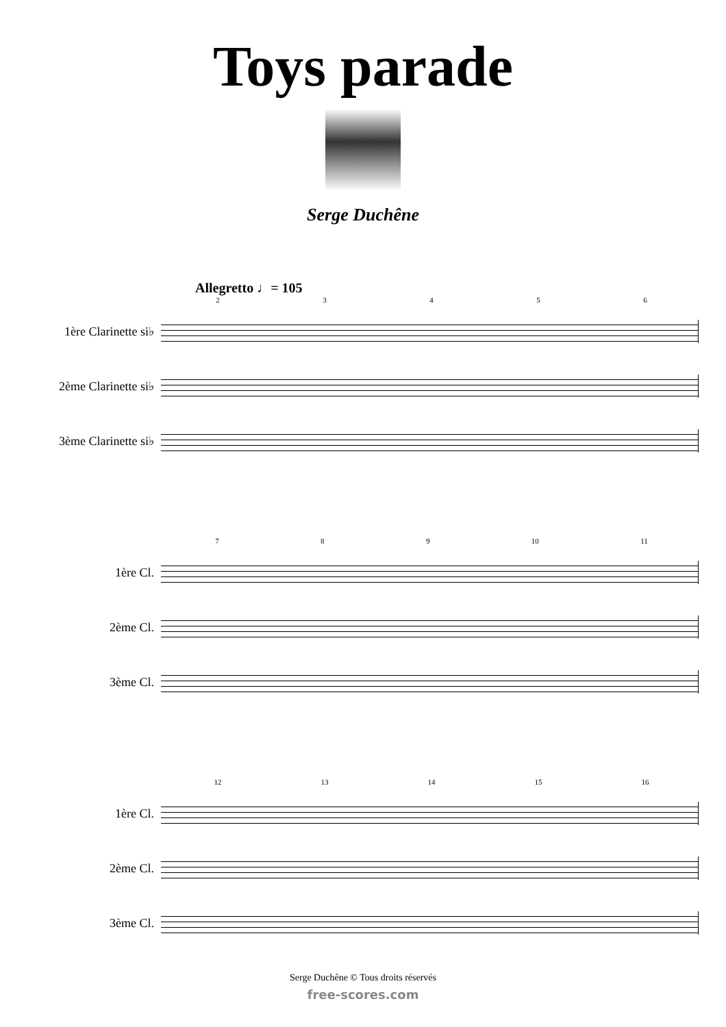Toys parade
Serge Duchêne
Allegretto ♩= 105
23456
1ère Clarinette si♭
2ème Clarinette si♭
3ème Clarinette si♭
789 10 11
1ère Cl.
2ème Cl.
3ème Cl.
12 13 14 15 16
1ère Cl.
2ème Cl.
3ème Cl.
Serge Duchêne © Tous droits réservés
free-scores.com